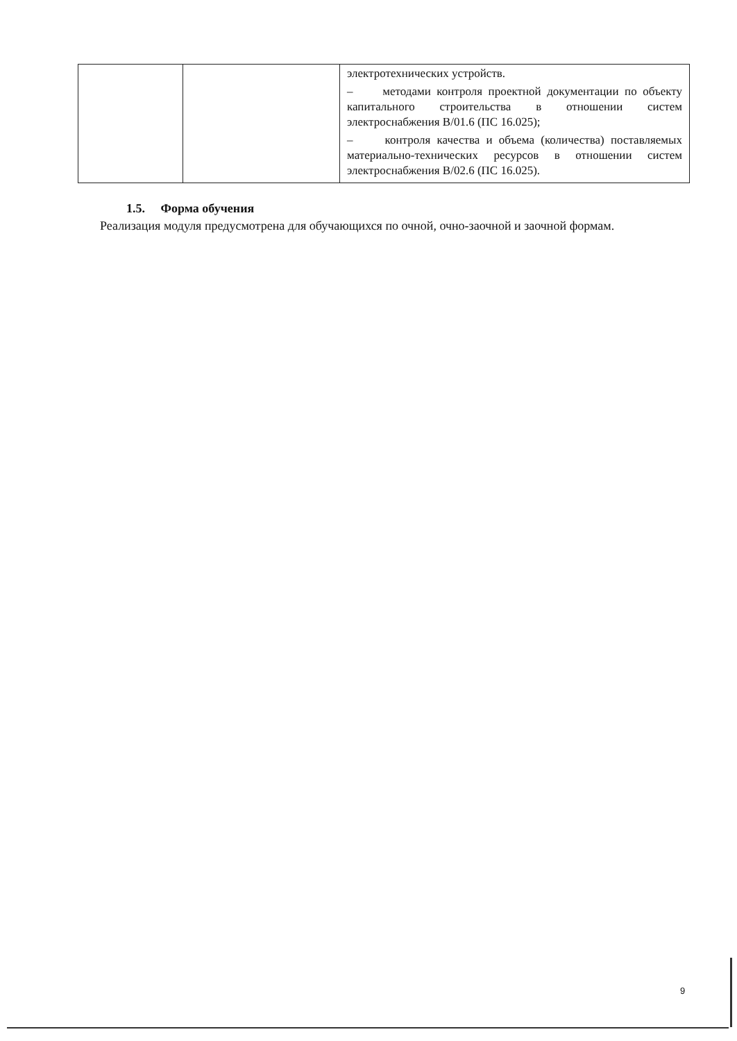| | | электротехнических устройств. – методами контроля проектной документации по объекту капитального строительства в отношении систем электроснабжения B/01.6 (ПС 16.025); – контроля качества и объема (количества) поставляемых материально-технических ресурсов в отношении систем электроснабжения B/02.6 (ПС 16.025). |
1.5. Форма обучения
Реализация модуля предусмотрена для обучающихся по очной, очно-заочной и заочной формам.
9